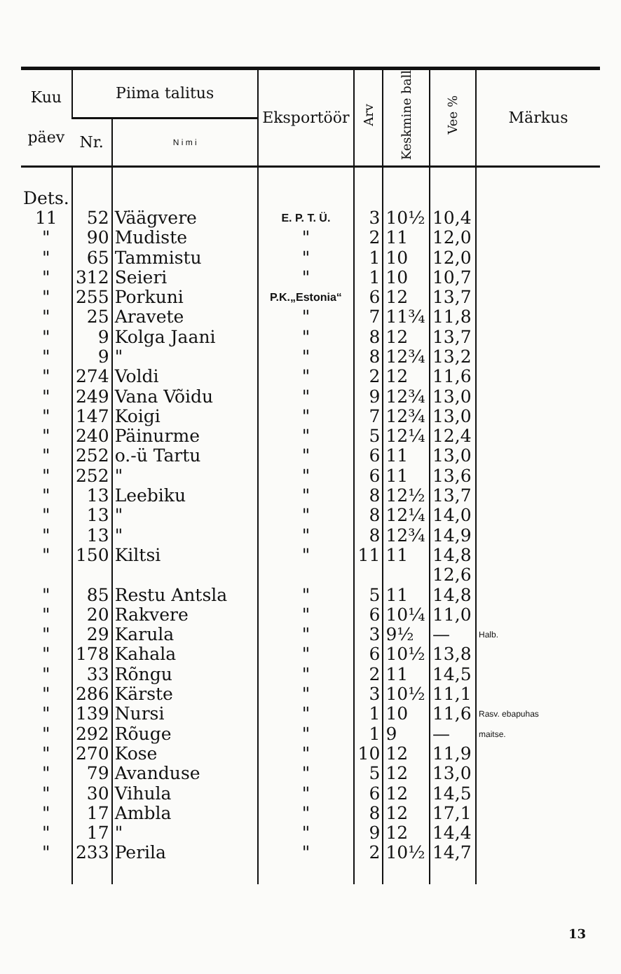| Kuu päev | Piima talitus | | Eksportöör | Arv | Keskmine ball | Vee % | Märkus |
| --- | --- | --- | --- | --- | --- | --- | --- |
| | Nr. | N i m i | | | | | |
| Dets. | | | | | | | |
| 11 | 52 | Väägvere | E. P. T. Ü. | 3 | 10½ | 10,4 | |
| " | 90 | Mudiste | " | 2 | 11 | 12,0 | |
| " | 65 | Tammistu | " | 1 | 10 | 12,0 | |
| " | 312 | Seieri | " | 1 | 10 | 10,7 | |
| " | 255 | Porkuni | P.K.„Estonia“ | 6 | 12 | 13,7 | |
| " | 25 | Aravete | " | 7 | 11¾ | 11,8 | |
| " | 9 | Kolga Jaani | " | 8 | 12 | 13,7 | |
| " | 9 | " | " | 8 | 12¾ | 13,2 | |
| " | 274 | Voldi | " | 2 | 12 | 11,6 | |
| " | 249 | Vana Võidu | " | 9 | 12¾ | 13,0 | |
| " | 147 | Koigi | " | 7 | 12¾ | 13,0 | |
| " | 240 | Päinurme | " | 5 | 12¼ | 12,4 | |
| " | 252 | o.-ü Tartu | " | 6 | 11 | 13,0 | |
| " | 252 | " | " | 6 | 11 | 13,6 | |
| " | 13 | Leebiku | " | 8 | 12½ | 13,7 | |
| " | 13 | " | " | 8 | 12¼ | 14,0 | |
| " | 13 | " | " | 8 | 12¾ | 14,9 | |
| " | 150 | Kiltsi | " | 11 | 11 | 14,8 | |
| | | | | | | 12,6 | |
| " | 85 | Restu Antsla | " | 5 | 11 | 14,8 | |
| " | 20 | Rakvere | " | 6 | 10¼ | 11,0 | |
| " | 29 | Karula | " | 3 | 9½ | — | Halb. |
| " | 178 | Kahala | " | 6 | 10½ | 13,8 | |
| " | 33 | Rõngu | " | 2 | 11 | 14,5 | |
| " | 286 | Kärste | " | 3 | 10½ | 11,1 | |
| " | 139 | Nursi | " | 1 | 10 | 11,6 | Rasv. ebapuhas |
| " | 292 | Rõuge | " | 1 | 9 | — | maitse. |
| " | 270 | Kose | " | 10 | 12 | 11,9 | |
| " | 79 | Avanduse | " | 5 | 12 | 13,0 | |
| " | 30 | Vihula | " | 6 | 12 | 14,5 | |
| " | 17 | Ambla | " | 8 | 12 | 17,1 | |
| " | 17 | " | " | 9 | 12 | 14,4 | |
| " | 233 | Perila | " | 2 | 10½ | 14,7 | |
13